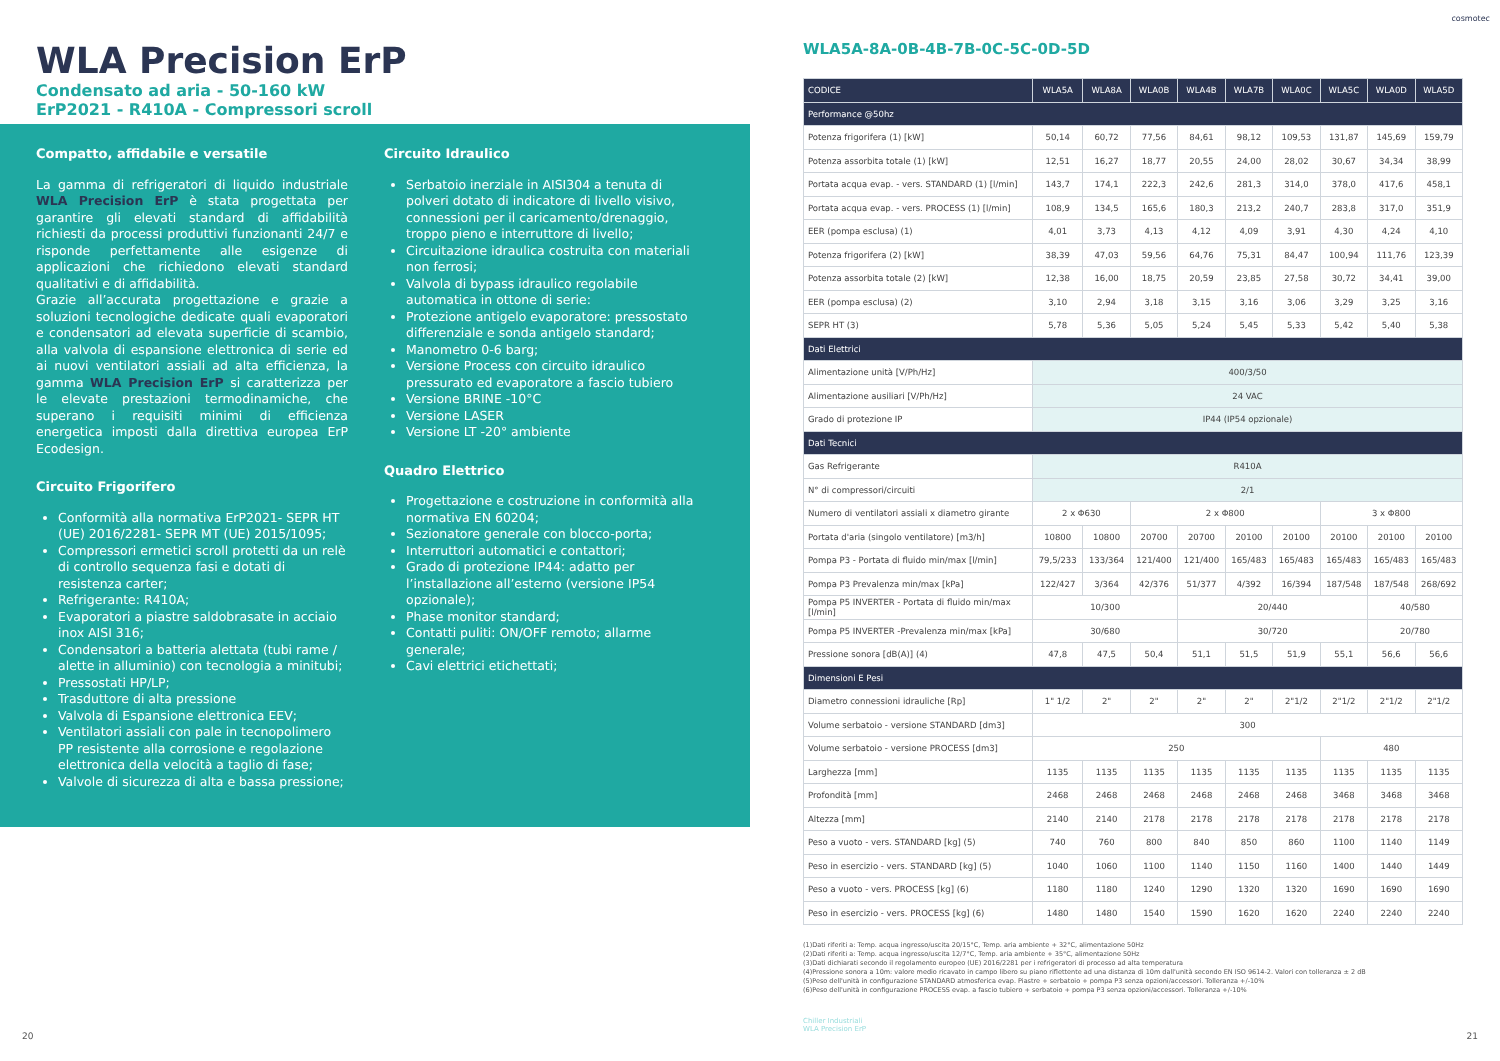WLA Precision ErP
Condensato ad aria - 50-160 kW
ErP2021 - R410A - Compressori scroll
Compatto, affidabile e versatile
La gamma di refrigeratori di liquido industriale WLA Precision ErP è stata progettata per garantire gli elevati standard di affidabilità richiesti da processi produttivi funzionanti 24/7 e risponde perfettamente alle esigenze di applicazioni che richiedono elevati standard qualitativi e di affidabilità.
Grazie all’accurata progettazione e grazie a soluzioni tecnologiche dedicate quali evaporatori e condensatori ad elevata superficie di scambio, alla valvola di espansione elettronica di serie ed ai nuovi ventilatori assiali ad alta efficienza, la gamma WLA Precision ErP si caratterizza per le elevate prestazioni termodinamiche, che superano i requisiti minimi di efficienza energetica imposti dalla direttiva europea ErP Ecodesign.
Circuito Frigorifero
Conformità alla normativa ErP2021- SEPR HT (UE) 2016/2281- SEPR MT (UE) 2015/1095;
Compressori ermetici scroll protetti da un relè di controllo sequenza fasi e dotati di resistenza carter;
Refrigerante: R410A;
Evaporatori a piastre saldobrasate in acciaio inox AISI 316;
Condensatori a batteria alettata (tubi rame / alette in alluminio) con tecnologia a minitubi;
Pressostati HP/LP;
Trasduttore di alta pressione
Valvola di Espansione elettronica EEV;
Ventilatori assiali con pale in tecnopolimero PP resistente alla corrosione e regolazione elettronica della velocità a taglio di fase;
Valvole di sicurezza di alta e bassa pressione;
Circuito Idraulico
Serbatoio inerziale in AISI304 a tenuta di polveri dotato di indicatore di livello visivo, connessioni per il caricamento/drenaggio, troppo pieno e interruttore di livello;
Circuitazione idraulica costruita con materiali non ferrosi;
Valvola di bypass idraulico regolabile automatica in ottone di serie:
Protezione antigelo evaporatore: pressostato differenziale e sonda antigelo standard;
Manometro 0-6 barg;
Versione Process con circuito idraulico pressurato ed evaporatore a fascio tubiero
Versione BRINE -10°C
Versione LASER
Versione LT -20° ambiente
Quadro Elettrico
Progettazione e costruzione in conformità alla normativa EN 60204;
Sezionatore generale con blocco-porta;
Interruttori automatici e contattori;
Grado di protezione IP44: adatto per l’installazione all’esterno (versione IP54 opzionale);
Phase monitor standard;
Contatti puliti: ON/OFF remoto; allarme generale;
Cavi elettrici etichettati;
20
cosmotec
WLA5A-8A-0B-4B-7B-0C-5C-0D-5D
| CODICE | WLA5A | WLA8A | WLA0B | WLA4B | WLA7B | WLA0C | WLA5C | WLA0D | WLA5D |
| --- | --- | --- | --- | --- | --- | --- | --- | --- | --- |
| Performance @50hz | | | | | | | | | |
| Potenza frigorifera (1) [kW] | 50,14 | 60,72 | 77,56 | 84,61 | 98,12 | 109,53 | 131,87 | 145,69 | 159,79 |
| Potenza assorbita totale (1) [kW] | 12,51 | 16,27 | 18,77 | 20,55 | 24,00 | 28,02 | 30,67 | 34,34 | 38,99 |
| Portata acqua evap. - vers. STANDARD (1) [l/min] | 143,7 | 174,1 | 222,3 | 242,6 | 281,3 | 314,0 | 378,0 | 417,6 | 458,1 |
| Portata acqua evap. - vers. PROCESS (1) [l/min] | 108,9 | 134,5 | 165,6 | 180,3 | 213,2 | 240,7 | 283,8 | 317,0 | 351,9 |
| EER (pompa esclusa) (1) | 4,01 | 3,73 | 4,13 | 4,12 | 4,09 | 3,91 | 4,30 | 4,24 | 4,10 |
| Potenza frigorifera (2) [kW] | 38,39 | 47,03 | 59,56 | 64,76 | 75,31 | 84,47 | 100,94 | 111,76 | 123,39 |
| Potenza assorbita totale (2) [kW] | 12,38 | 16,00 | 18,75 | 20,59 | 23,85 | 27,58 | 30,72 | 34,41 | 39,00 |
| EER (pompa esclusa) (2) | 3,10 | 2,94 | 3,18 | 3,15 | 3,16 | 3,06 | 3,29 | 3,25 | 3,16 |
| SEPR HT (3) | 5,78 | 5,36 | 5,05 | 5,24 | 5,45 | 5,33 | 5,42 | 5,40 | 5,38 |
| Dati Elettrici | | | | | | | | | |
| Alimentazione unità [V/Ph/Hz] | 400/3/50 | | | | | | | | |
| Alimentazione ausiliari [V/Ph/Hz] | 24 VAC | | | | | | | | |
| Grado di protezione IP | IP44 (IP54 opzionale) | | | | | | | | |
| Dati Tecnici | | | | | | | | | |
| Gas Refrigerante | R410A | | | | | | | | |
| N° di compressori/circuiti | 2/1 | | | | | | | | |
| Numero di ventilatori assiali x diametro girante | 2 x Φ630 | | 2 x Φ800 | | | | 3 x Φ800 | | |
| Portata d'aria (singolo ventilatore) [m3/h] | 10800 | 10800 | 20700 | 20700 | 20100 | 20100 | 20100 | 20100 | 20100 |
| Pompa P3 - Portata di fluido min/max [l/min] | 79,5/233 | 133/364 | 121/400 | 121/400 | 165/483 | 165/483 | 165/483 | 165/483 | 165/483 |
| Pompa P3 Prevalenza min/max [kPa] | 122/427 | 3/364 | 42/376 | 51/377 | 4/392 | 16/394 | 187/548 | 187/548 | 268/692 |
| Pompa P5 INVERTER - Portata di fluido min/max [l/min] | 10/300 | | | 20/440 | | | | 40/580 | |
| Pompa P5 INVERTER -Prevalenza min/max [kPa] | 30/680 | | | 30/720 | | | | 20/780 | |
| Pressione sonora [dB(A)] (4) | 47,8 | 47,5 | 50,4 | 51,1 | 51,5 | 51,9 | 55,1 | 56,6 | 56,6 |
| Dimensioni E Pesi | | | | | | | | | |
| Diametro connessioni idrauliche [Rp] | 1" 1/2 | 2" | 2" | 2" | 2" | 2"1/2 | 2"1/2 | 2"1/2 | 2"1/2 |
| Volume serbatoio - versione STANDARD [dm3] | 300 | | | | | | | | |
| Volume serbatoio - versione PROCESS [dm3] | 250 | | | | | | 480 | | |
| Larghezza [mm] | 1135 | 1135 | 1135 | 1135 | 1135 | 1135 | 1135 | 1135 | 1135 |
| Profondità [mm] | 2468 | 2468 | 2468 | 2468 | 2468 | 2468 | 3468 | 3468 | 3468 |
| Altezza [mm] | 2140 | 2140 | 2178 | 2178 | 2178 | 2178 | 2178 | 2178 | 2178 |
| Peso a vuoto - vers. STANDARD [kg] (5) | 740 | 760 | 800 | 840 | 850 | 860 | 1100 | 1140 | 1149 |
| Peso in esercizio - vers. STANDARD [kg] (5) | 1040 | 1060 | 1100 | 1140 | 1150 | 1160 | 1400 | 1440 | 1449 |
| Peso a vuoto - vers. PROCESS [kg] (6) | 1180 | 1180 | 1240 | 1290 | 1320 | 1320 | 1690 | 1690 | 1690 |
| Peso in esercizio - vers. PROCESS [kg] (6) | 1480 | 1480 | 1540 | 1590 | 1620 | 1620 | 2240 | 2240 | 2240 |
(1)Dati riferiti a: Temp. acqua ingresso/uscita 20/15°C, Temp. aria ambiente + 32°C, alimentazione 50Hz
(2)Dati riferiti a: Temp. acqua ingresso/uscita 12/7°C, Temp. aria ambiente + 35°C, alimentazione 50Hz
(3)Dati dichiarati secondo il regolamento europeo (UE) 2016/2281 per i refrigeratori di processo ad alta temperatura
(4)Pressione sonora a 10m: valore medio ricavato in campo libero su piano riflettente ad una distanza di 10m dall'unità secondo EN ISO 9614-2. Valori con tolleranza ± 2 dB
(5)Peso dell'unità in configurazione STANDARD atmosferica evap. Piastre + serbatoio + pompa P3 senza opzioni/accessori. Tolleranza +/-10%
(6)Peso dell'unità in configurazione PROCESS evap. a fascio tubiero + serbatoio + pompa P3 senza opzioni/accessori. Tolleranza +/-10%
Chiller Industriali
WLA Precision ErP
21